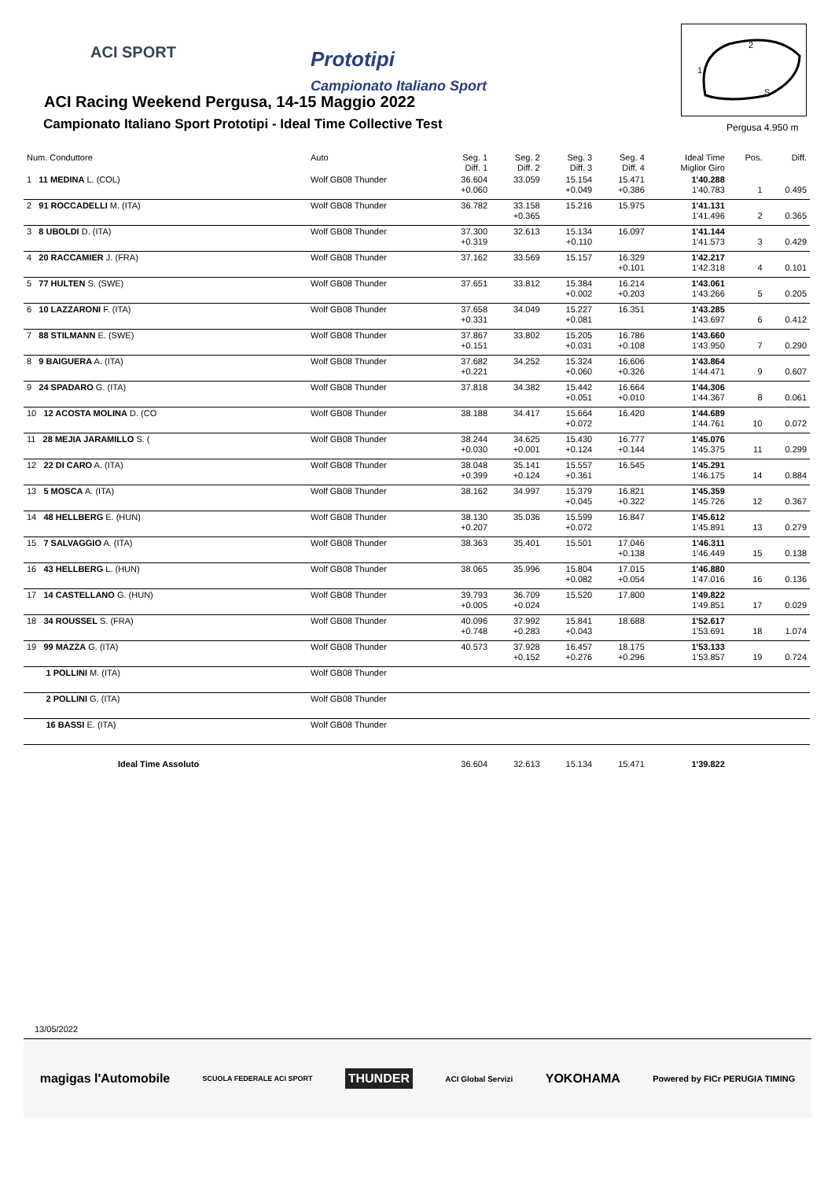ACI SPORT
Prototipi
Campionato Italiano Sport
ACI Racing Weekend Pergusa, 14-15 Maggio 2022
Campionato Italiano Sport Prototipi - Ideal Time Collective Test
2
1
S
Pergusa 4.950 m
| Num. Conduttore | Auto | Seg. 1 Diff. 1 | Seg. 2 Diff. 2 | Seg. 3 Diff. 3 | Seg. 4 Diff. 4 | Ideal Time Miglior Giro | Pos. | Diff. |
| --- | --- | --- | --- | --- | --- | --- | --- | --- |
| 1 11 MEDINA L. (COL) | Wolf GB08 Thunder | 36.604 +0.060 | 33.059 | 15.154 +0.049 | 15.471 +0.386 | 1'40.288 1'40.783 | 1 | 0.495 |
| 2 91 ROCCADELLI M. (ITA) | Wolf GB08 Thunder | 36.782 | 33.158 +0.365 | 15.216 | 15.975 | 1'41.131 1'41.496 | 2 | 0.365 |
| 3 8 UBOLDI D. (ITA) | Wolf GB08 Thunder | 37.300 +0.319 | 32.613 | 15.134 +0.110 | 16.097 | 1'41.144 1'41.573 | 3 | 0.429 |
| 4 20 RACCAMIER J. (FRA) | Wolf GB08 Thunder | 37.162 | 33.569 | 15.157 | 16.329 +0.101 | 1'42.217 1'42.318 | 4 | 0.101 |
| 5 77 HULTEN S. (SWE) | Wolf GB08 Thunder | 37.651 | 33.812 | 15.384 +0.002 | 16.214 +0.203 | 1'43.061 1'43.266 | 5 | 0.205 |
| 6 10 LAZZARONI F. (ITA) | Wolf GB08 Thunder | 37.658 +0.331 | 34.049 | 15.227 +0.081 | 16.351 | 1'43.285 1'43.697 | 6 | 0.412 |
| 7 88 STILMANN E. (SWE) | Wolf GB08 Thunder | 37.867 +0.151 | 33.802 | 15.205 +0.031 | 16.786 +0.108 | 1'43.660 1'43.950 | 7 | 0.290 |
| 8 9 BAIGUERA A. (ITA) | Wolf GB08 Thunder | 37.682 +0.221 | 34.252 | 15.324 +0.060 | 16.606 +0.326 | 1'43.864 1'44.471 | 9 | 0.607 |
| 9 24 SPADARO G. (ITA) | Wolf GB08 Thunder | 37.818 | 34.382 | 15.442 +0.051 | 16.664 +0.010 | 1'44.306 1'44.367 | 8 | 0.061 |
| 10 12 ACOSTA MOLINA D. (CO | Wolf GB08 Thunder | 38.188 | 34.417 | 15.664 +0.072 | 16.420 | 1'44.689 1'44.761 | 10 | 0.072 |
| 11 28 MEJIA JARAMILLO S. ( | Wolf GB08 Thunder | 38.244 +0.030 | 34.625 +0.001 | 15.430 +0.124 | 16.777 +0.144 | 1'45.076 1'45.375 | 11 | 0.299 |
| 12 22 DI CARO A. (ITA) | Wolf GB08 Thunder | 38.048 +0.399 | 35.141 +0.124 | 15.557 +0.361 | 16.545 | 1'45.291 1'46.175 | 14 | 0.884 |
| 13 5 MOSCA A. (ITA) | Wolf GB08 Thunder | 38.162 | 34.997 | 15.379 +0.045 | 16.821 +0.322 | 1'45.359 1'45.726 | 12 | 0.367 |
| 14 48 HELLBERG E. (HUN) | Wolf GB08 Thunder | 38.130 +0.207 | 35.036 | 15.599 +0.072 | 16.847 | 1'45.612 1'45.891 | 13 | 0.279 |
| 15 7 SALVAGGIO A. (ITA) | Wolf GB08 Thunder | 38.363 | 35.401 | 15.501 | 17.046 +0.138 | 1'46.311 1'46.449 | 15 | 0.138 |
| 16 43 HELLBERG L. (HUN) | Wolf GB08 Thunder | 38.065 | 35.996 | 15.804 +0.082 | 17.015 +0.054 | 1'46.880 1'47.016 | 16 | 0.136 |
| 17 14 CASTELLANO G. (HUN) | Wolf GB08 Thunder | 39.793 +0.005 | 36.709 +0.024 | 15.520 | 17.800 | 1'49.822 1'49.851 | 17 | 0.029 |
| 18 34 ROUSSEL S. (FRA) | Wolf GB08 Thunder | 40.096 +0.748 | 37.992 +0.283 | 15.841 +0.043 | 18.688 | 1'52.617 1'53.691 | 18 | 1.074 |
| 19 99 MAZZA G. (ITA) | Wolf GB08 Thunder | 40.573 | 37.928 +0.152 | 16.457 +0.276 | 18.175 +0.296 | 1'53.133 1'53.857 | 19 | 0.724 |
| 1 POLLINI M. (ITA) | Wolf GB08 Thunder | | | | | | | |
| 2 POLLINI G. (ITA) | Wolf GB08 Thunder | | | | | | | |
| 16 BASSI E. (ITA) | Wolf GB08 Thunder | | | | | | | |
| Ideal Time Assoluto | | 36.604 | 32.613 | 15.134 | 15.471 | 1'39.822 | | |
13/05/2022
magigas l'Automobile SCUOLA FEDERALE ACI SPORT THUNDER ACI Global Servizi YOKOHAMA Powered by FICr PERUGIA TIMING